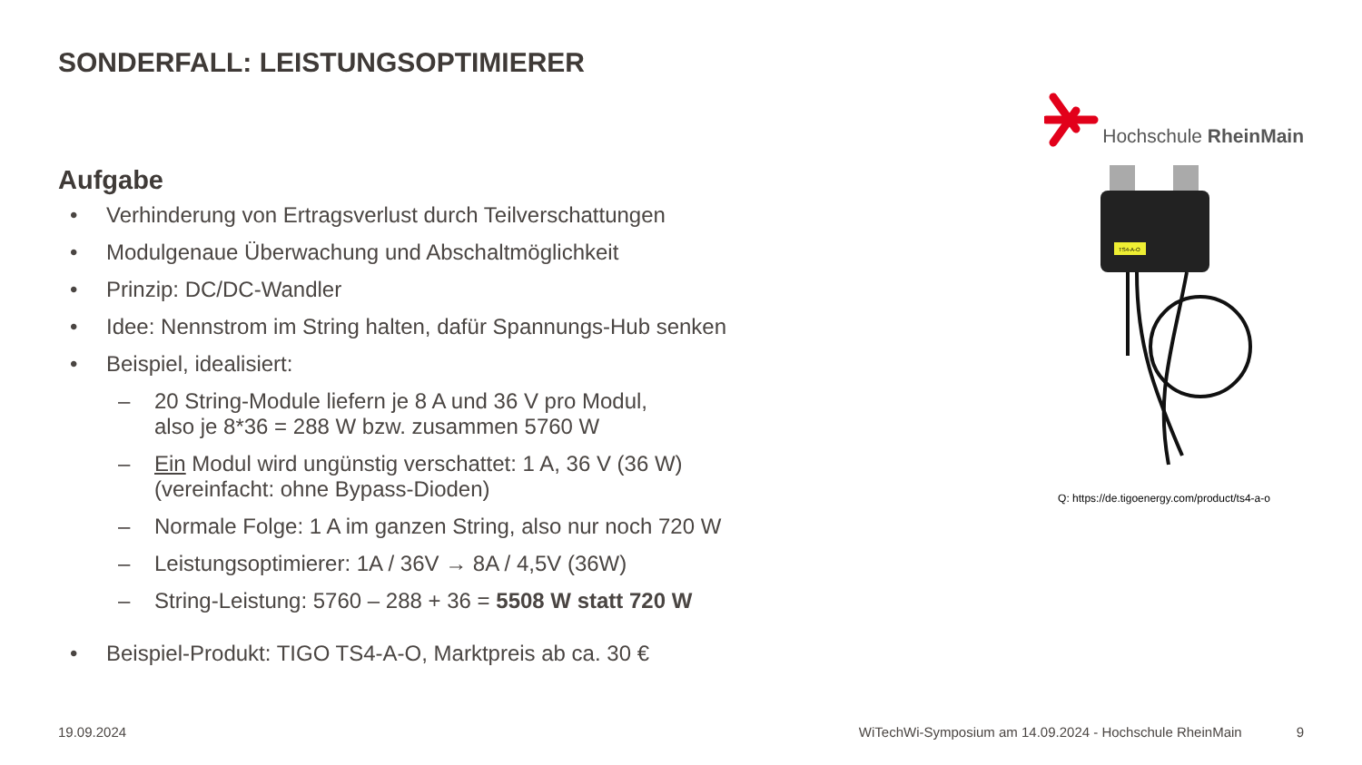SONDERFALL: LEISTUNGSOPTIMIERER
Hochschule RheinMain
Aufgabe
• Verhinderung von Ertragsverlust durch Teilverschattungen
• Modulgenaue Überwachung und Abschaltmöglichkeit
• Prinzip: DC/DC-Wandler
• Idee: Nennstrom im String halten, dafür Spannungs-Hub senken
• Beispiel, idealisiert:
– 20 String-Module liefern je 8 A und 36 V pro Modul,
also je 8*36 = 288 W bzw. zusammen 5760 W
– Ein Modul wird ungünstig verschattet: 1 A, 36 V (36 W)
(vereinfacht: ohne Bypass-Dioden)
– Normale Folge: 1 A im ganzen String, also nur noch 720 W
– Leistungsoptimierer: 1A / 36V → 8A / 4,5V (36W)
– String-Leistung: 5760 – 288 + 36 = 5508 W statt 720 W
• Beispiel-Produkt: TIGO TS4-A-O, Marktpreis ab ca. 30 €
TS4-A-O
Q: https://de.tigoenergy.com/product/ts4-a-o
19.09.2024 WiTechWi-Symposium am 14.09.2024 - Hochschule RheinMain 9